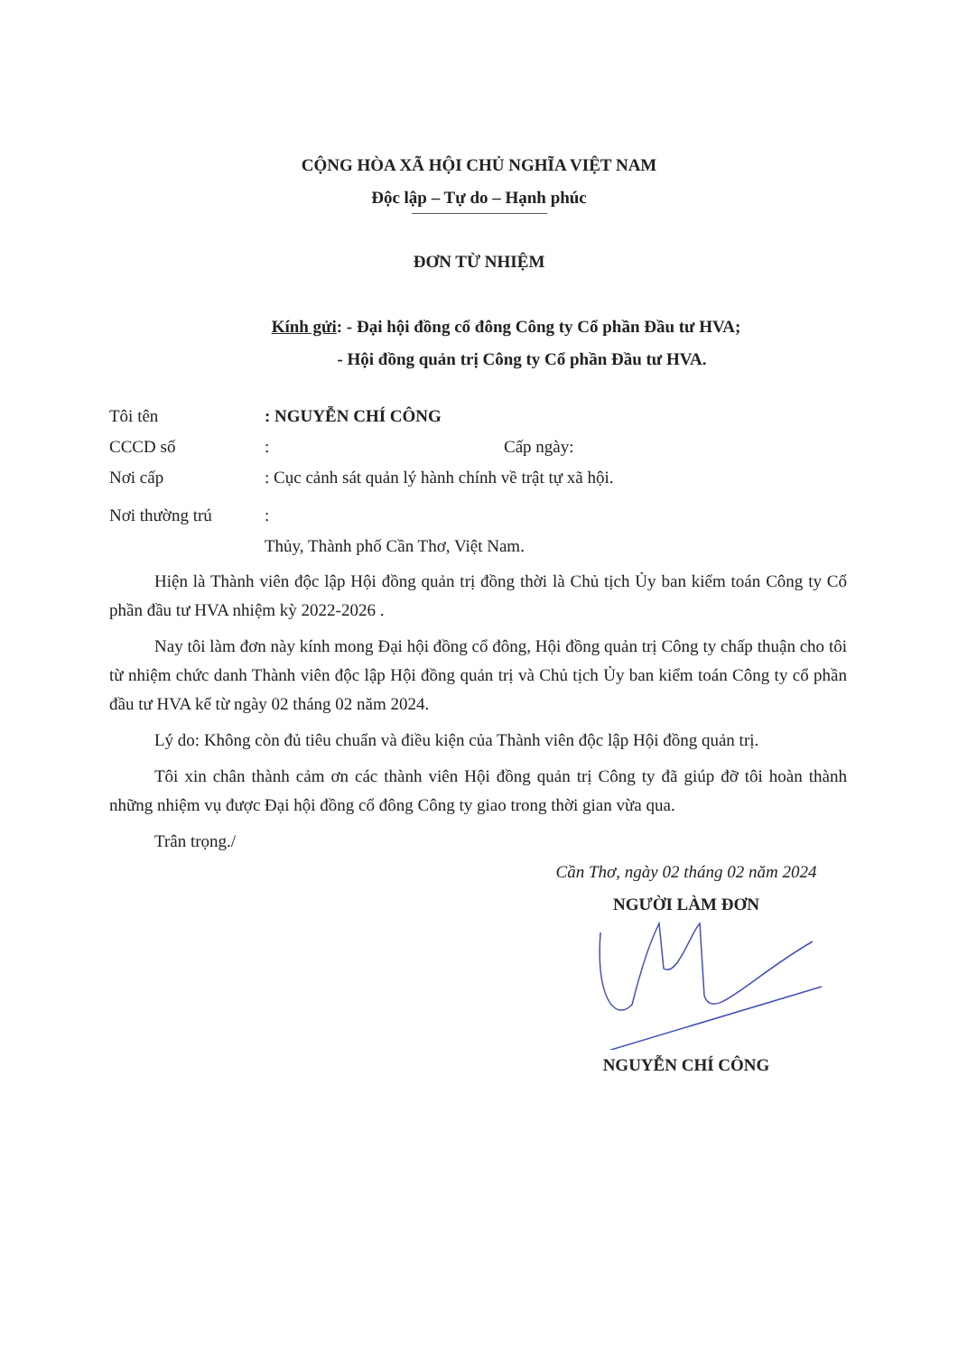CỘNG HÒA XÃ HỘI CHỦ NGHĨA VIỆT NAM
Độc lập – Tự do – Hạnh phúc
ĐƠN TỪ NHIỆM
Kính gửi: - Đại hội đồng cổ đông Công ty Cổ phần Đầu tư HVA;
- Hội đồng quản trị Công ty Cổ phần Đầu tư HVA.
Tôi tên: NGUYỄN CHÍ CÔNG
CCCD số: Cấp ngày:
Nơi cấp: Cục cảnh sát quản lý hành chính về trật tự xã hội.
Nơi thường trú:
Thủy, Thành phố Cần Thơ, Việt Nam.
Hiện là Thành viên độc lập Hội đồng quản trị đồng thời là Chủ tịch Ủy ban kiểm toán Công ty Cổ phần đầu tư HVA nhiệm kỳ 2022-2026 .
Nay tôi làm đơn này kính mong Đại hội đồng cổ đông, Hội đồng quản trị Công ty chấp thuận cho tôi từ nhiệm chức danh Thành viên độc lập Hội đồng quản trị và Chủ tịch Ủy ban kiểm toán Công ty cổ phần đầu tư HVA kể từ ngày 02 tháng 02 năm 2024.
Lý do: Không còn đủ tiêu chuẩn và điều kiện của Thành viên độc lập Hội đồng quản trị.
Tôi xin chân thành cảm ơn các thành viên Hội đồng quản trị Công ty đã giúp đỡ tôi hoàn thành những nhiệm vụ được Đại hội đồng cổ đông Công ty giao trong thời gian vừa qua.
Trân trọng./
Cần Thơ, ngày 02 tháng 02 năm 2024
NGƯỜI LÀM ĐƠN
NGUYỄN CHÍ CÔNG